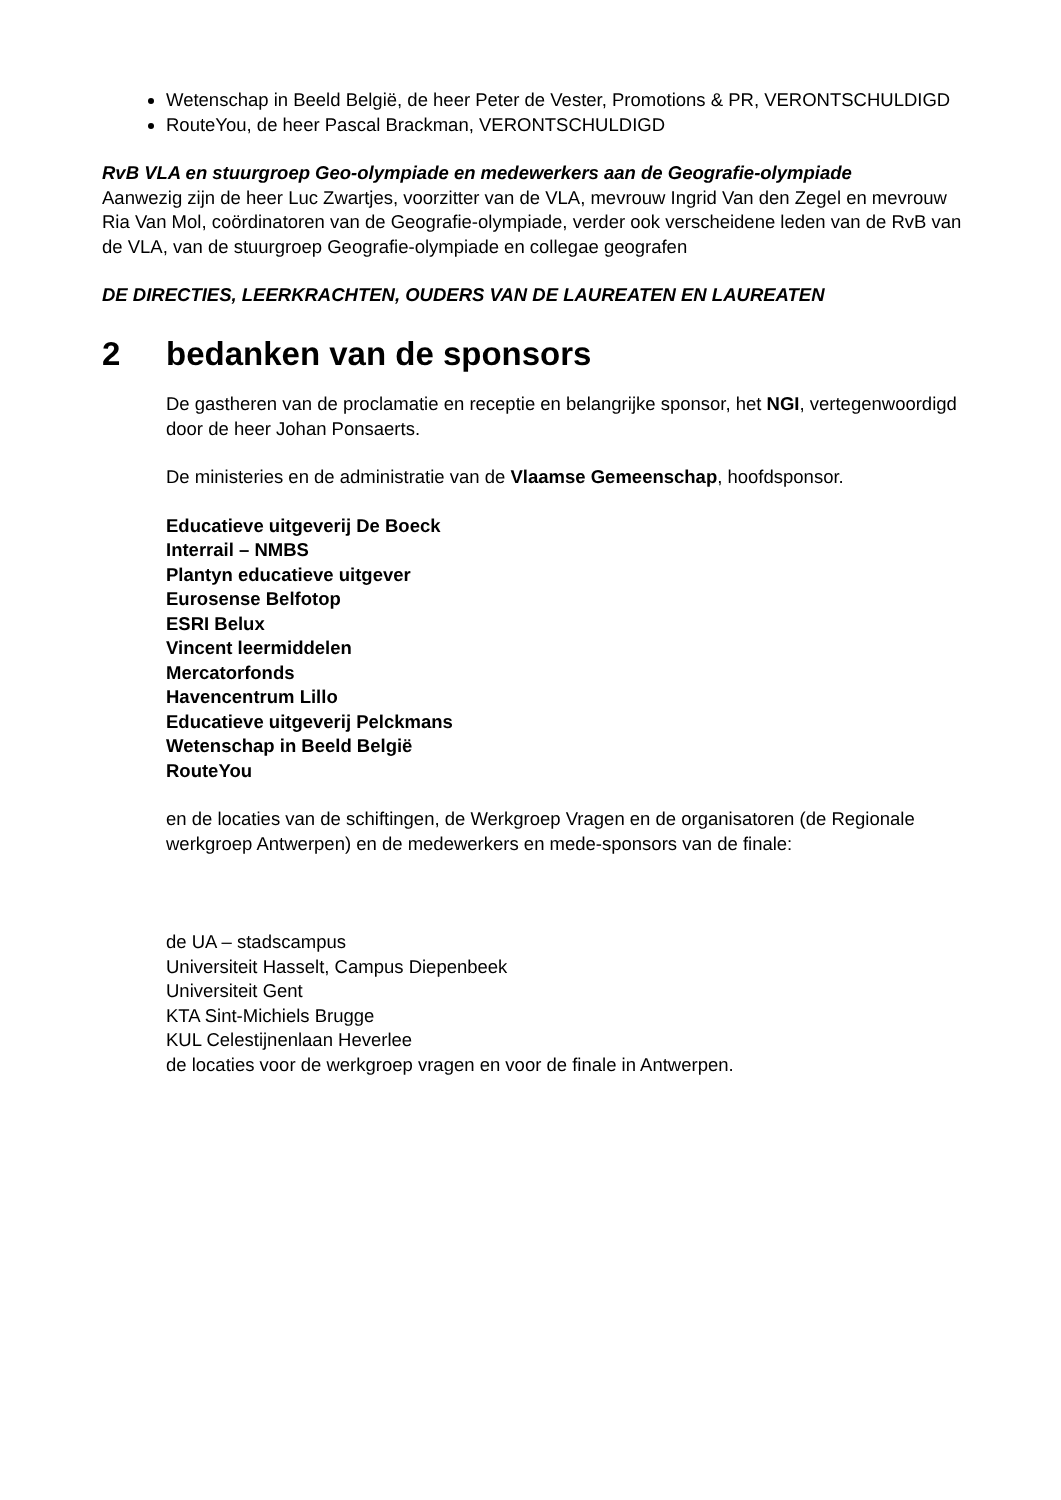Wetenschap in Beeld België, de heer Peter de Vester, Promotions & PR, VERONTSCHULDIGD
RouteYou, de heer Pascal Brackman, VERONTSCHULDIGD
RvB VLA en stuurgroep Geo-olympiade en medewerkers aan de Geografie-olympiade
Aanwezig zijn de heer Luc Zwartjes, voorzitter van de VLA, mevrouw Ingrid Van den Zegel en mevrouw Ria Van Mol, coördinatoren van de Geografie-olympiade, verder ook verscheidene leden van de RvB van de VLA, van de stuurgroep Geografie-olympiade en collegae geografen
DE DIRECTIES, LEERKRACHTEN, OUDERS VAN DE LAUREATEN EN LAUREATEN
2 bedanken van de sponsors
De gastheren van de proclamatie en receptie en belangrijke sponsor, het NGI, vertegenwoordigd door de heer Johan Ponsaerts.
De ministeries en de administratie van de Vlaamse Gemeenschap, hoofdsponsor.
Educatieve uitgeverij De Boeck
Interrail – NMBS
Plantyn educatieve uitgever
Eurosense Belfotop
ESRI Belux
Vincent leermiddelen
Mercatorfonds
Havencentrum Lillo
Educatieve uitgeverij Pelckmans
Wetenschap in Beeld België
RouteYou
en de locaties van de schiftingen, de Werkgroep Vragen en de organisatoren (de Regionale werkgroep Antwerpen) en de medewerkers en mede-sponsors van de finale:
de UA – stadscampus
Universiteit Hasselt, Campus Diepenbeek
Universiteit Gent
KTA Sint-Michiels Brugge
KUL Celestijnenlaan Heverlee
de locaties voor de werkgroep vragen en voor de finale in Antwerpen.